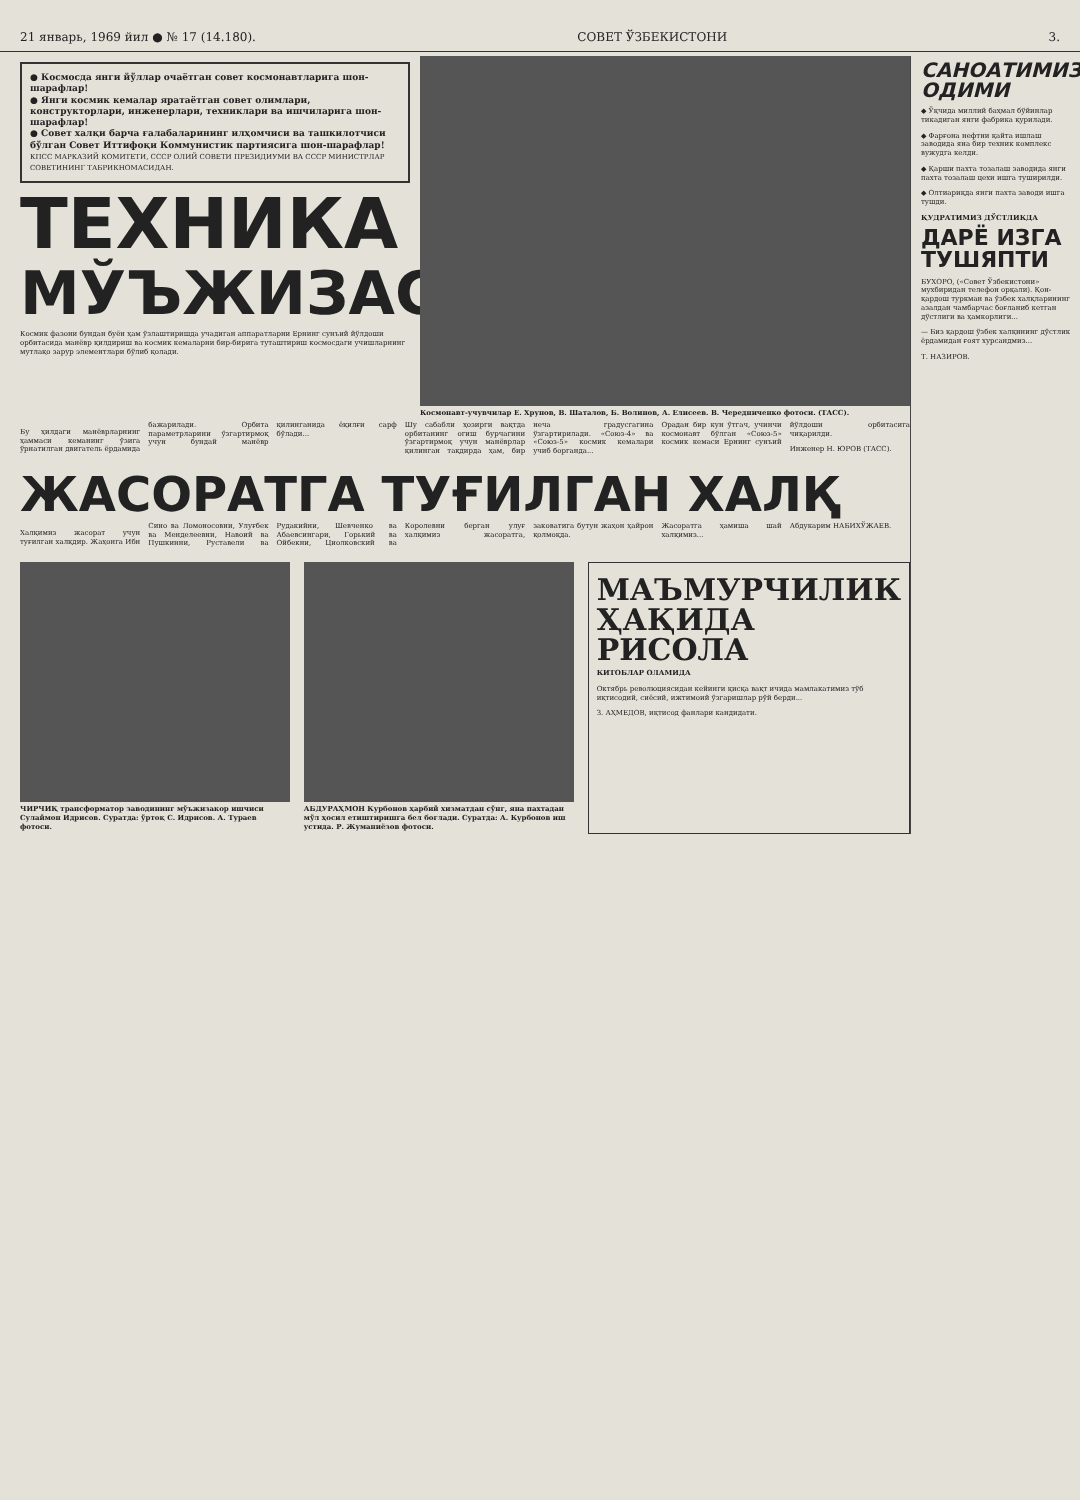21 январь, 1969 йил ● № 17 (14.180). СОВЕТ ЎЗБЕКИСТОНИ 3.
● Космосда янги йўллар очаётган совет космонавтларига шон-шарафлар!
● Янги космик кемалар яратаётган совет олимлари, конструкторлари, инженерлари, техниклари ва ишчиларига шон-шарафлар!
● Совет халқи барча ғалабаларининг илҳомчиси ва ташкилотчиси бўлган Совет Иттифоқи Коммунистик партиясига шон-шарафлар!
КПСС МАРКАЗИЙ КОМИТЕТИ, СССР ОЛИЙ СОВЕТИ ПРЕЗИДИУМИ ВА СССР МИНИСТРЛАР СОВЕТИНИНГ ТАБРИКНОМАСИДАН.
ТЕХНИКА
МЎЪЖИЗАСИ
Космик фазони бундан буён ҳам ўзлаштиришда учадиган аппаратларни Ернинг сунъий йўлдоши орбитасида манёвр қилдириш ва космик кемаларни бир-бирига туташтириш космосдаги учишларнинг мутлақо зарур элементлари бўлиб қолади.
Космонавт-учувчилар Е. Хрунов, В. Шаталов, Б. Волинов, А. Елисеев. В. Чередниченко фотоси. (ТАСС).
Бу ҳилдаги манёврларнинг ҳаммаси кеманинг ўзига ўрнатилган двигатель ёрдамида бажарилади. Орбита параметрларини ўзгартирмоқ учун бундай манёвр қилинганида ёқилғи сарф бўлади...
Шу сабабли ҳозирги вақтда орбитанинг огиш бурчагини ўзгартирмоқ учун манёврлар қилинган тақдирда ҳам, бир неча градусгагина ўзгартирилади. «Союз-4» ва «Союз-5» космик кемалари учиб борганда...
Орадан бир кун ўтгач, учинчи космонавт бўлган «Союз-5» космик кемаси Ернинг сунъий йўлдоши орбитасига чиқарилди.
Инженер Н. ЮРОВ (ТАСС).
ЖАСОРАТГА ТУҒИЛГАН ХАЛҚ
Халқимиз жасорат учун туғилган халқдир. Жаҳонга Ибн Сино ва Ломоносовни, Улуғбек ва Менделеевни, Навоий ва Пушкинни, Руставели ва Рудакийни, Шевченко ва Абаевсингари, Горький ва Ойбекни, Циолковский ва Королевни берган улуғ халқимиз жасоратга, заковатига бутун жаҳон ҳайрон қолмоқда.
Жасоратга ҳамиша шай халқимиз...
Абдукарим НАБИХЎЖАЕВ.
ЧИРЧИҚ трансформатор заводининг мўъжизакор ишчиси Сулаймон Идрисов. Суратда: ўртоқ С. Идрисов. А. Тураев фотоси.
АБДУРАҲМОН Курбонов ҳарбий хизматдан сўнг, яна пахтадан мўл ҳосил етиштиришга бел боғлади. Суратда: А. Курбонов иш устида. Р. Жуманиёзов фотоси.
МАЪМУРЧИЛИК ҲАҚИДА РИСОЛА
КИТОБЛАР ОЛАМИДА
Октябрь революциясидан кейинги қисқа вақт ичида мамлакатимиз тўб иқтисодий, сиёсий, ижтимоий ўзгаришлар рўй берди...
З. АҲМЕДОВ, иқтисод фанлари кандидати.
САНОАТИМИЗ ОДИМИ
◆ Ўқчида миллий баҳмал бўйинлар тикадиган янги фабрика қурилади.
◆ Фарғона нефтни қайта ишлаш заводида яна бир техник комплекс вужудга келди.
◆ Қарши пахта тозалаш заводида янги пахта тозалаш цехи ишга туширилди.
◆ Олтиариқда янги пахта заводи ишга тушди.
ҚУДРАТИМИЗ ДЎСТЛИКДА
ДАРЁ ИЗГА ТУШЯПТИ
БУХОРО, («Совет Ўзбекистони» мухбиридан телефон орқали). Қон-қардош туркман ва ўзбек халқларининг азалдан чамбарчас боғланиб кетган дўстлиги ва ҳамкорлиги...
— Биз қардош ўзбек халқининг дўстлик ёрдамидан ғоят хурсандмиз...
Т. НАЗИРОВ.